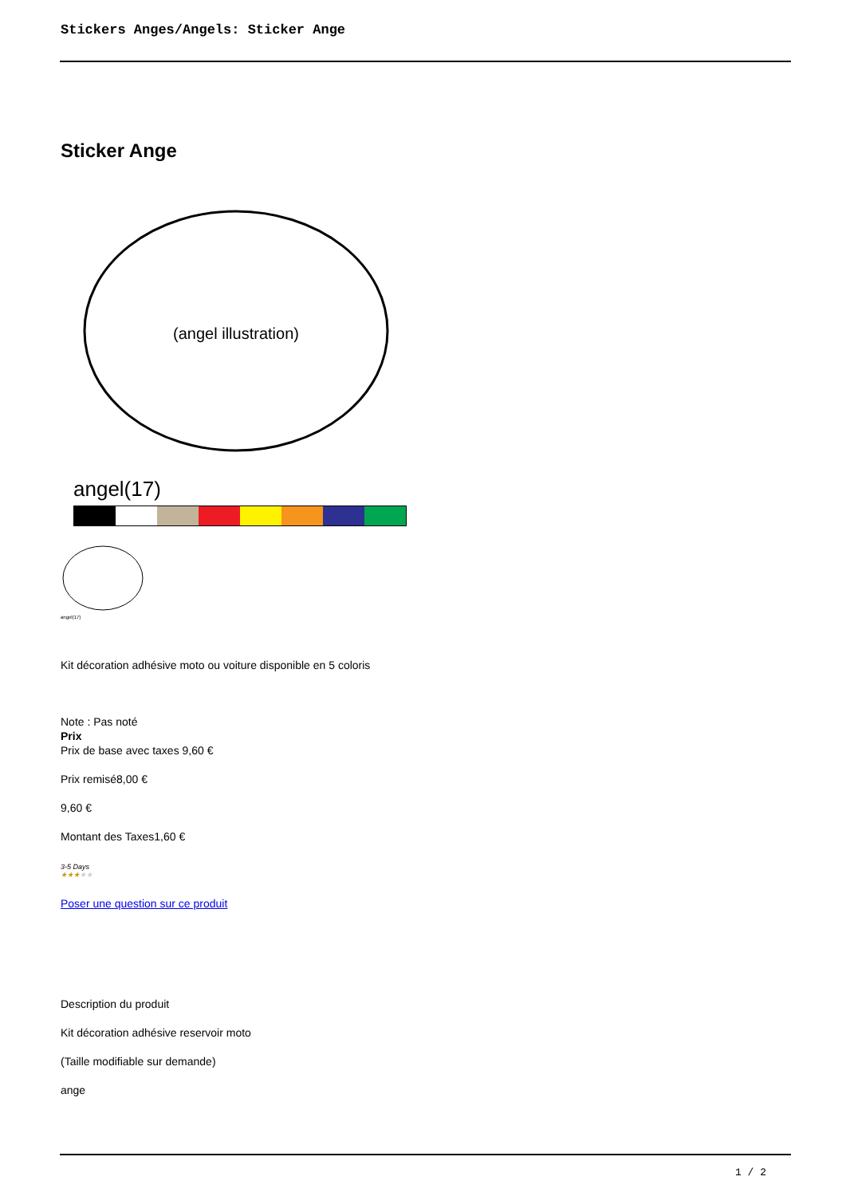Stickers Anges/Angels: Sticker Ange
Sticker Ange
(angel illustration)
angel(17)
angel(17)
Kit décoration adhésive moto ou voiture disponible en 5 coloris
Note : Pas noté
Prix
Prix de base avec taxes 9,60 €
Prix remisé8,00 €
9,60 €
Montant des Taxes1,60 €
3-5 Days
★★★★★
Poser une question sur ce produit
Description du produit
Kit décoration adhésive reservoir moto
(Taille modifiable sur demande)
ange
1 / 2